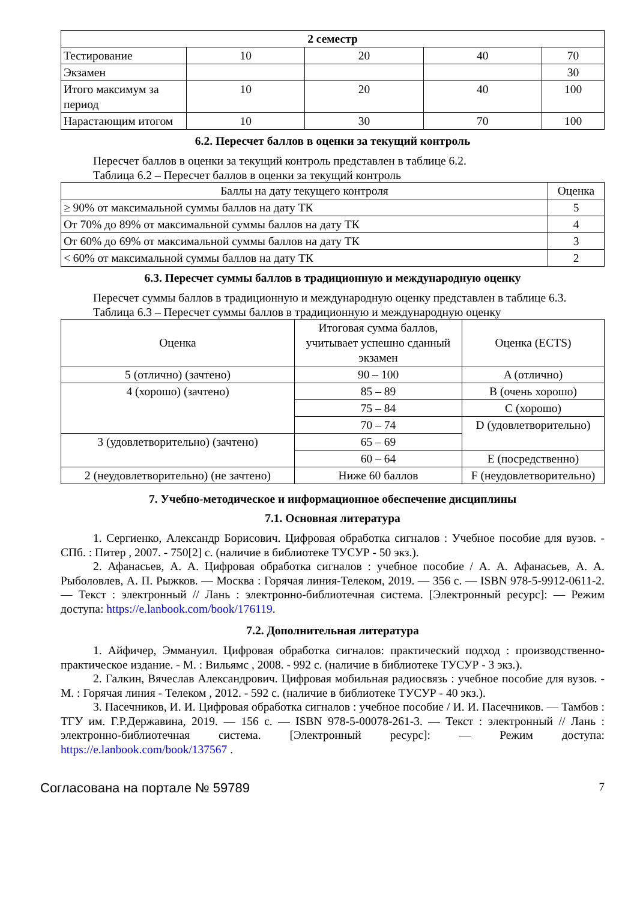| 2 семестр | | | | |
| --- | --- | --- | --- | --- |
| Тестирование | 10 | 20 | 40 | 70 |
| Экзамен | | | | 30 |
| Итого максимум за период | 10 | 20 | 40 | 100 |
| Нарастающим итогом | 10 | 30 | 70 | 100 |
6.2. Пересчет баллов в оценки за текущий контроль
Пересчет баллов в оценки за текущий контроль представлен в таблице 6.2.
Таблица 6.2 – Пересчет баллов в оценки за текущий контроль
| Баллы на дату текущего контроля | Оценка |
| --- | --- |
| ≥ 90% от максимальной суммы баллов на дату ТК | 5 |
| От 70% до 89% от максимальной суммы баллов на дату ТК | 4 |
| От 60% до 69% от максимальной суммы баллов на дату ТК | 3 |
| < 60% от максимальной суммы баллов на дату ТК | 2 |
6.3. Пересчет суммы баллов в традиционную и международную оценку
Пересчет суммы баллов в традиционную и международную оценку представлен в таблице 6.3.
Таблица 6.3 – Пересчет суммы баллов в традиционную и международную оценку
| Оценка | Итоговая сумма баллов, учитывает успешно сданный экзамен | Оценка (ECTS) |
| --- | --- | --- |
| 5 (отлично) (зачтено) | 90 – 100 | A (отлично) |
| 4 (хорошо) (зачтено) | 85 – 89 | B (очень хорошо) |
| | 75 – 84 | C (хорошо) |
| | 70 – 74 | D (удовлетворительно) |
| 3 (удовлетворительно) (зачтено) | 65 – 69 | |
| | 60 – 64 | E (посредственно) |
| 2 (неудовлетворительно) (не зачтено) | Ниже 60 баллов | F (неудовлетворительно) |
7. Учебно-методическое и информационное обеспечение дисциплины
7.1. Основная литература
1. Сергиенко, Александр Борисович. Цифровая обработка сигналов : Учебное пособие для вузов. - СПб. : Питер , 2007. - 750[2] с. (наличие в библиотеке ТУСУР - 50 экз.).
2. Афанасьев, А. А. Цифровая обработка сигналов : учебное пособие / А. А. Афанасьев, А. А. Рыболовлев, А. П. Рыжков. — Москва : Горячая линия-Телеком, 2019. — 356 с. — ISBN 978-5-9912-0611-2. — Текст : электронный // Лань : электронно-библиотечная система. [Электронный ресурс]: — Режим доступа: https://e.lanbook.com/book/176119.
7.2. Дополнительная литература
1. Айфичер, Эммануил. Цифровая обработка сигналов: практический подход : производственно-практическое издание. - М. : Вильямс , 2008. - 992 с. (наличие в библиотеке ТУСУР - 3 экз.).
2. Галкин, Вячеслав Александрович. Цифровая мобильная радиосвязь : учебное пособие для вузов. - М. : Горячая линия - Телеком , 2012. - 592 с. (наличие в библиотеке ТУСУР - 40 экз.).
3. Пасечников, И. И. Цифровая обработка сигналов : учебное пособие / И. И. Пасечников. — Тамбов : ТГУ им. Г.Р.Державина, 2019. — 156 с. — ISBN 978-5-00078-261-3. — Текст : электронный // Лань : электронно-библиотечная система. [Электронный ресурс]: — Режим доступа: https://e.lanbook.com/book/137567 .
Согласована на портале № 59789 7